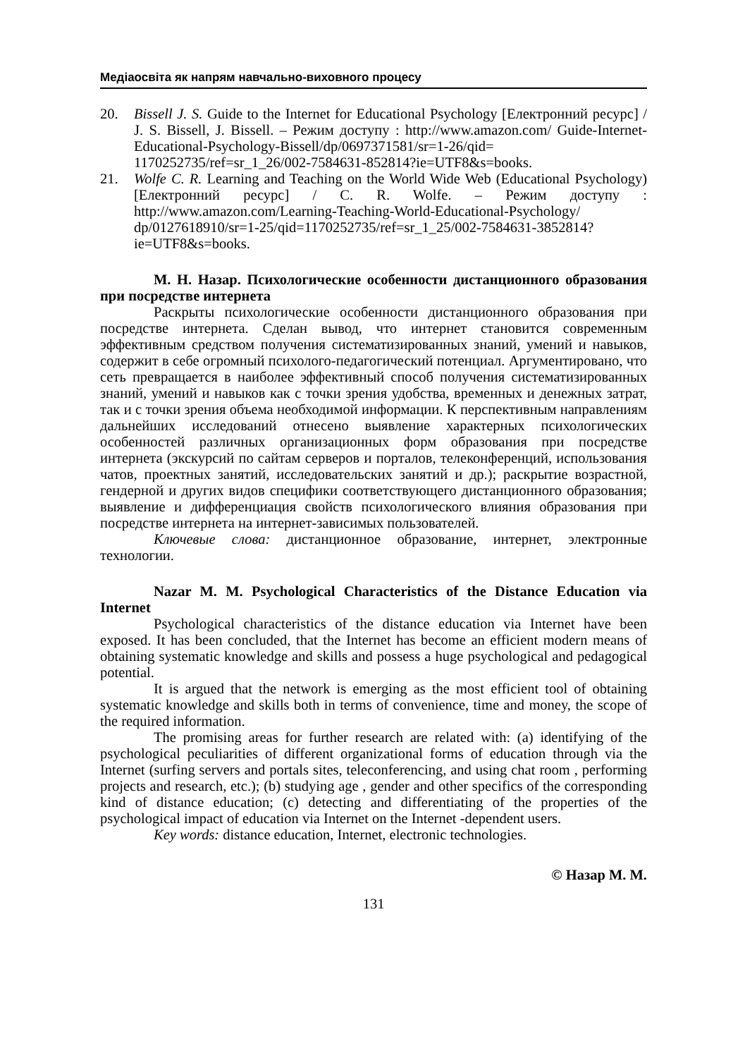Медіаосвіта як напрям навчально-виховного процесу
20. Bissell J. S. Guide to the Internet for Educational Psychology [Електронний ресурс] / J. S. Bissell, J. Bissell. – Режим доступу : http://www.amazon.com/ Guide-Internet-Educational-Psychology-Bissell/dp/0697371581/sr=1-26/qid= 1170252735/ref=sr_1_26/002-7584631-852814?ie=UTF8&s=books.
21. Wolfe C. R. Learning and Teaching on the World Wide Web (Educational Psychology) [Електронний ресурс] / C. R. Wolfe. – Режим доступу : http://www.amazon.com/Learning-Teaching-World-Educational-Psychology/ dp/0127618910/sr=1-25/qid=1170252735/ref=sr_1_25/002-7584631-3852814? ie=UTF8&s=books.
М. Н. Назар. Психологические особенности дистанционного образования при посредстве интернета
Раскрыты психологические особенности дистанционного образования при посредстве интернета. Сделан вывод, что интернет становится современным эффективным средством получения систематизированных знаний, умений и навыков, содержит в себе огромный психолого-педагогический потенциал. Аргументировано, что сеть превращается в наиболее эффективный способ получения систематизированных знаний, умений и навыков как с точки зрения удобства, временных и денежных затрат, так и с точки зрения объема необходимой информации. К перспективным направлениям дальнейших исследований отнесено выявление характерных психологических особенностей различных организационных форм образования при посредстве интернета (экскурсий по сайтам серверов и порталов, телеконференций, использования чатов, проектных занятий, исследовательских занятий и др.); раскрытие возрастной, гендерной и других видов специфики соответствующего дистанционного образования; выявление и дифференциация свойств психологического влияния образования при посредстве интернета на интернет-зависимых пользователей.
Ключевые слова: дистанционное образование, интернет, электронные технологии.
Nazar M. M. Psychological Characteristics of the Distance Education via Internet
Psychological characteristics of the distance education via Internet have been exposed. It has been concluded, that the Internet has become an efficient modern means of obtaining systematic knowledge and skills and possess a huge psychological and pedagogical potential.
It is argued that the network is emerging as the most efficient tool of obtaining systematic knowledge and skills both in terms of convenience, time and money, the scope of the required information.
The promising areas for further research are related with: (a) identifying of the psychological peculiarities of different organizational forms of education through via the Internet (surfing servers and portals sites, teleconferencing, and using chat room , performing projects and research, etc.); (b) studying age , gender and other specifics of the corresponding kind of distance education; (c) detecting and differentiating of the properties of the psychological impact of education via Internet on the Internet -dependent users.
Key words: distance education, Internet, electronic technologies.
© Назар М. М.
131